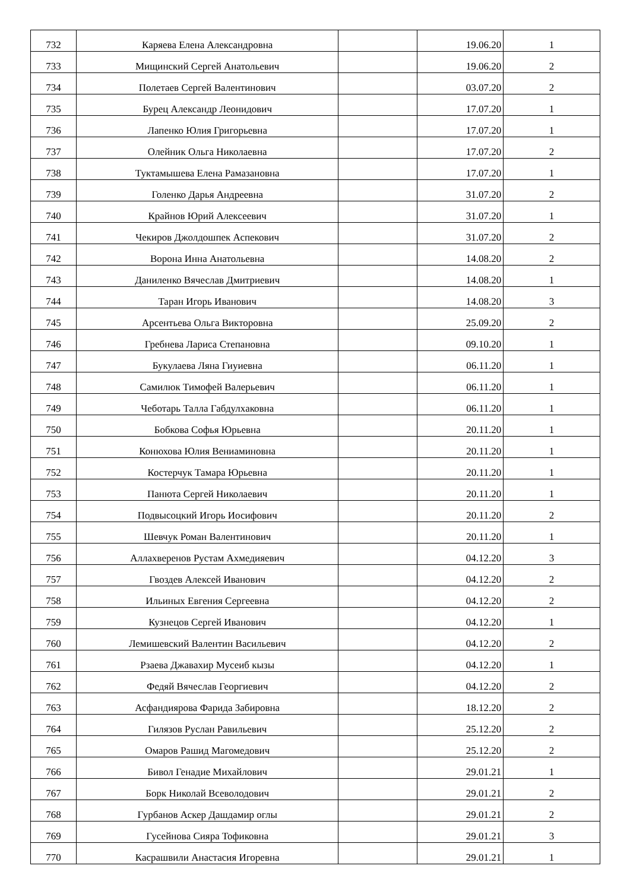| 732 | Каряева Елена Александровна | | 19.06.20 | 1 |
| 733 | Мищинский Сергей Анатольевич | | 19.06.20 | 2 |
| 734 | Полетаев Сергей Валентинович | | 03.07.20 | 2 |
| 735 | Бурец Александр Леонидович | | 17.07.20 | 1 |
| 736 | Лапенко Юлия Григорьевна | | 17.07.20 | 1 |
| 737 | Олейник Ольга Николаевна | | 17.07.20 | 2 |
| 738 | Туктамышева Елена Рамазановна | | 17.07.20 | 1 |
| 739 | Голенко Дарья Андреевна | | 31.07.20 | 2 |
| 740 | Крайнов Юрий Алексеевич | | 31.07.20 | 1 |
| 741 | Чекиров Джолдошпек Аспекович | | 31.07.20 | 2 |
| 742 | Ворона Инна Анатольевна | | 14.08.20 | 2 |
| 743 | Даниленко Вячеслав Дмитриевич | | 14.08.20 | 1 |
| 744 | Таран Игорь Иванович | | 14.08.20 | 3 |
| 745 | Арсентьева Ольга Викторовна | | 25.09.20 | 2 |
| 746 | Гребнева Лариса Степановна | | 09.10.20 | 1 |
| 747 | Букулаева Ляна Гиуиевна | | 06.11.20 | 1 |
| 748 | Самилюк Тимофей Валерьевич | | 06.11.20 | 1 |
| 749 | Чеботарь Талла Габдулхаковна | | 06.11.20 | 1 |
| 750 | Бобкова Софья Юрьевна | | 20.11.20 | 1 |
| 751 | Конюхова Юлия Вениаминовна | | 20.11.20 | 1 |
| 752 | Костерчук Тамара Юрьевна | | 20.11.20 | 1 |
| 753 | Панюта Сергей Николаевич | | 20.11.20 | 1 |
| 754 | Подвысоцкий Игорь Иосифович | | 20.11.20 | 2 |
| 755 | Шевчук Роман Валентинович | | 20.11.20 | 1 |
| 756 | Аллахверенов Рустам Ахмедияевич | | 04.12.20 | 3 |
| 757 | Гвоздев Алексей Иванович | | 04.12.20 | 2 |
| 758 | Ильиных Евгения Сергеевна | | 04.12.20 | 2 |
| 759 | Кузнецов Сергей Иванович | | 04.12.20 | 1 |
| 760 | Лемишевский Валентин Васильевич | | 04.12.20 | 2 |
| 761 | Рзаева Джавахир Мусеиб кызы | | 04.12.20 | 1 |
| 762 | Федяй Вячеслав Георгиевич | | 04.12.20 | 2 |
| 763 | Асфандиярова Фарида Забировна | | 18.12.20 | 2 |
| 764 | Гилязов Руслан Равильевич | | 25.12.20 | 2 |
| 765 | Омаров Рашид Магомедович | | 25.12.20 | 2 |
| 766 | Бивол Генадие Михайлович | | 29.01.21 | 1 |
| 767 | Борк Николай Всеволодович | | 29.01.21 | 2 |
| 768 | Гурбанов Аскер Дашдамир оглы | | 29.01.21 | 2 |
| 769 | Гусейнова Сияра Тофиковна | | 29.01.21 | 3 |
| 770 | Касрашвили Анастасия Игоревна | | 29.01.21 | 1 |